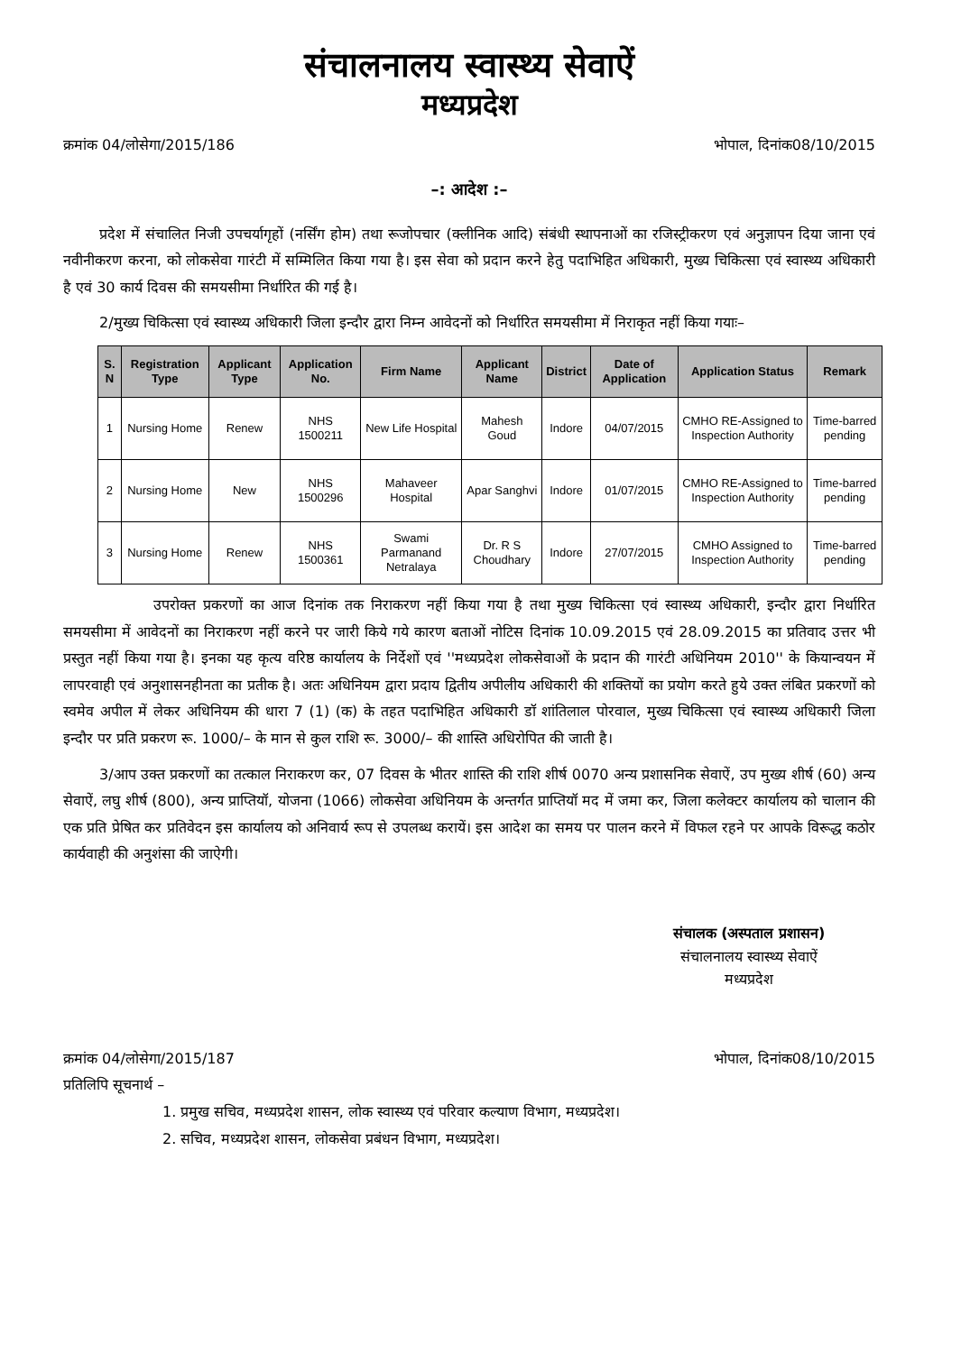संचालनालय स्वास्थ्य सेवाऐं
मध्यप्रदेश
क्रमांक 04/लोसेगा/2015/186 भोपाल, दिनांक08/10/2015
–: आदेश :–
प्रदेश में संचालित निजी उपचर्यागृहों (नर्सिंग होम) तथा रूजोपचार (क्लीनिक आदि) संबंधी स्थापनाओं का रजिस्ट्रीकरण एवं अनुज्ञापन दिया जाना एवं नवीनीकरण करना, को लोकसेवा गारंटी में सम्मिलित किया गया है। इस सेवा को प्रदान करने हेतु पदाभिहित अधिकारी, मुख्य चिकित्सा एवं स्वास्थ्य अधिकारी है एवं 30 कार्य दिवस की समयसीमा निर्धारित की गई है।
2/मुख्य चिकित्सा एवं स्वास्थ्य अधिकारी जिला इन्दौर द्वारा निम्न आवेदनों को निर्धारित समयसीमा में निराकृत नहीं किया गयाः–
| S. N | Registration Type | Applicant Type | Application No. | Firm Name | Applicant Name | District | Date of Application | Application Status | Remark |
| --- | --- | --- | --- | --- | --- | --- | --- | --- | --- |
| 1 | Nursing Home | Renew | NHS 1500211 | New Life Hospital | Mahesh Goud | Indore | 04/07/2015 | CMHO RE-Assigned to Inspection Authority | Time-barred pending |
| 2 | Nursing Home | New | NHS 1500296 | Mahaveer Hospital | Apar Sanghvi | Indore | 01/07/2015 | CMHO RE-Assigned to Inspection Authority | Time-barred pending |
| 3 | Nursing Home | Renew | NHS 1500361 | Swami Parmanand Netralaya | Dr. R S Choudhary | Indore | 27/07/2015 | CMHO Assigned to Inspection Authority | Time-barred pending |
उपरोक्त प्रकरणों का आज दिनांक तक निराकरण नहीं किया गया है तथा मुख्य चिकित्सा एवं स्वास्थ्य अधिकारी, इन्दौर द्वारा निर्धारित समयसीमा में आवेदनों का निराकरण नहीं करने पर जारी किये गये कारण बताओं नोटिस दिनांक 10.09.2015 एवं 28.09.2015 का प्रतिवाद उत्तर भी प्रस्तुत नहीं किया गया है। इनका यह कृत्य वरिष्ठ कार्यालय के निर्देशों एवं ''मध्यप्रदेश लोकसेवाओं के प्रदान की गारंटी अधिनियम 2010'' के कियान्वयन में लापरवाही एवं अनुशासनहीनता का प्रतीक है। अतः अधिनियम द्वारा प्रदाय द्वितीय अपीलीय अधिकारी की शक्तियों का प्रयोग करते हुये उक्त लंबित प्रकरणों को स्वमेव अपील में लेकर अधिनियम की धारा 7 (1) (क) के तहत पदाभिहित अधिकारी डॉ शांतिलाल पोरवाल, मुख्य चिकित्सा एवं स्वास्थ्य अधिकारी जिला इन्दौर पर प्रति प्रकरण रू. 1000/– के मान से कुल राशि रू. 3000/– की शास्ति अधिरोपित की जाती है।
3/आप उक्त प्रकरणों का तत्काल निराकरण कर, 07 दिवस के भीतर शास्ति की राशि शीर्ष 0070 अन्य प्रशासनिक सेवाऐं, उप मुख्य शीर्ष (60) अन्य सेवाऐं, लघु शीर्ष (800), अन्य प्राप्तियॉ, योजना (1066) लोकसेवा अधिनियम के अन्तर्गत प्राप्तियॉ मद में जमा कर, जिला कलेक्टर कार्यालय को चालान की एक प्रति प्रेषित कर प्रतिवेदन इस कार्यालय को अनिवार्य रूप से उपलब्ध करायें। इस आदेश का समय पर पालन करने में विफल रहने पर आपके विरूद्ध कठोर कार्यवाही की अनुशंसा की जाऐगी।
संचालक (अस्पताल प्रशासन)
संचालनालय स्वास्थ्य सेवाऐं
मध्यप्रदेश
क्रमांक 04/लोसेगा/2015/187 भोपाल, दिनांक08/10/2015
प्रतिलिपि सूचनार्थ –
1. प्रमुख सचिव, मध्यप्रदेश शासन, लोक स्वास्थ्य एवं परिवार कल्याण विभाग, मध्यप्रदेश।
2. सचिव, मध्यप्रदेश शासन, लोकसेवा प्रबंधन विभाग, मध्यप्रदेश।